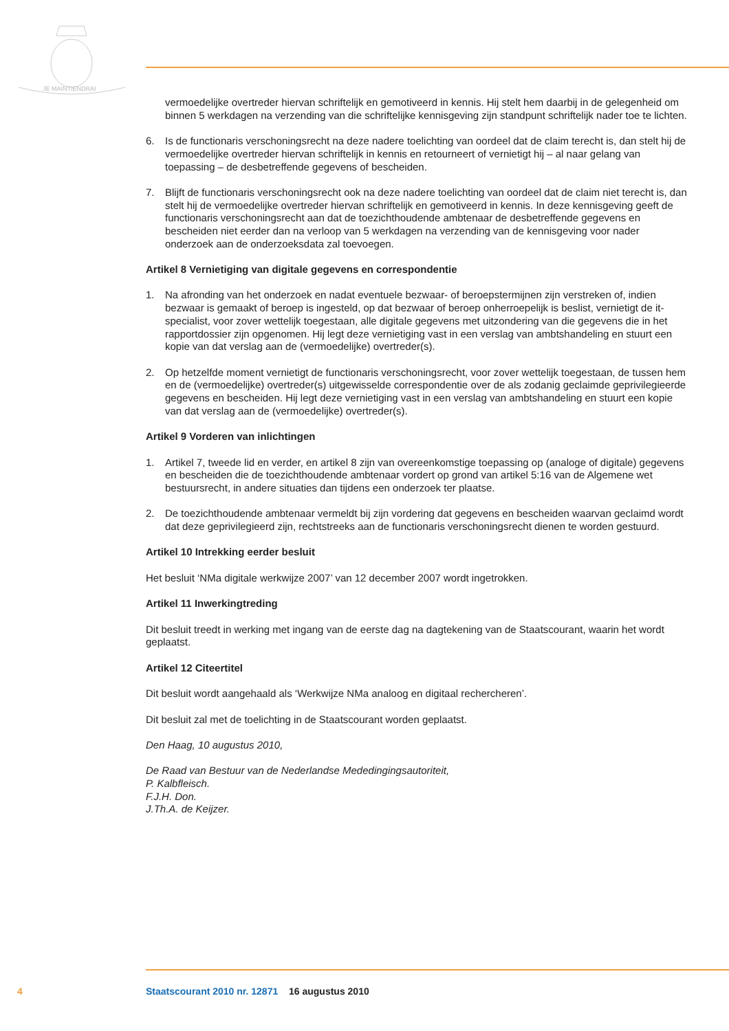JE MAINTIENDRAI
vermoedelijke overtreder hiervan schriftelijk en gemotiveerd in kennis. Hij stelt hem daarbij in de gelegenheid om binnen 5 werkdagen na verzending van die schriftelijke kennisgeving zijn standpunt schriftelijk nader toe te lichten.
6. Is de functionaris verschoningsrecht na deze nadere toelichting van oordeel dat de claim terecht is, dan stelt hij de vermoedelijke overtreder hiervan schriftelijk in kennis en retourneert of vernietigt hij – al naar gelang van toepassing – de desbetreffende gegevens of bescheiden.
7. Blijft de functionaris verschoningsrecht ook na deze nadere toelichting van oordeel dat de claim niet terecht is, dan stelt hij de vermoedelijke overtreder hiervan schriftelijk en gemotiveerd in kennis. In deze kennisgeving geeft de functionaris verschoningsrecht aan dat de toezichthoudende ambtenaar de desbetreffende gegevens en bescheiden niet eerder dan na verloop van 5 werkdagen na verzending van de kennisgeving voor nader onderzoek aan de onderzoeksdata zal toevoegen.
Artikel 8 Vernietiging van digitale gegevens en correspondentie
1. Na afronding van het onderzoek en nadat eventuele bezwaar- of beroepstermijnen zijn verstreken of, indien bezwaar is gemaakt of beroep is ingesteld, op dat bezwaar of beroep onherroepelijk is beslist, vernietigt de it-specialist, voor zover wettelijk toegestaan, alle digitale gegevens met uitzondering van die gegevens die in het rapportdossier zijn opgenomen. Hij legt deze vernietiging vast in een verslag van ambtshandeling en stuurt een kopie van dat verslag aan de (vermoedelijke) overtreder(s).
2. Op hetzelfde moment vernietigt de functionaris verschoningsrecht, voor zover wettelijk toegestaan, de tussen hem en de (vermoedelijke) overtreder(s) uitgewisselde correspondentie over de als zodanig geclaimde geprivilegieerde gegevens en bescheiden. Hij legt deze vernietiging vast in een verslag van ambtshandeling en stuurt een kopie van dat verslag aan de (vermoedelijke) overtreder(s).
Artikel 9 Vorderen van inlichtingen
1. Artikel 7, tweede lid en verder, en artikel 8 zijn van overeenkomstige toepassing op (analoge of digitale) gegevens en bescheiden die de toezichthoudende ambtenaar vordert op grond van artikel 5:16 van de Algemene wet bestuursrecht, in andere situaties dan tijdens een onderzoek ter plaatse.
2. De toezichthoudende ambtenaar vermeldt bij zijn vordering dat gegevens en bescheiden waarvan geclaimd wordt dat deze geprivilegieerd zijn, rechtstreeks aan de functionaris verschoningsrecht dienen te worden gestuurd.
Artikel 10 Intrekking eerder besluit
Het besluit ‘NMa digitale werkwijze 2007’ van 12 december 2007 wordt ingetrokken.
Artikel 11 Inwerkingtreding
Dit besluit treedt in werking met ingang van de eerste dag na dagtekening van de Staatscourant, waarin het wordt geplaatst.
Artikel 12 Citeertitel
Dit besluit wordt aangehaald als ‘Werkwijze NMa analoog en digitaal rechercheren’.
Dit besluit zal met de toelichting in de Staatscourant worden geplaatst.
Den Haag, 10 augustus 2010,
De Raad van Bestuur van de Nederlandse Mededingingsautoriteit,
P. Kalbfleisch.
F.J.H. Don.
J.Th.A. de Keijzer.
4 Staatscourant 2010 nr. 12871 16 augustus 2010